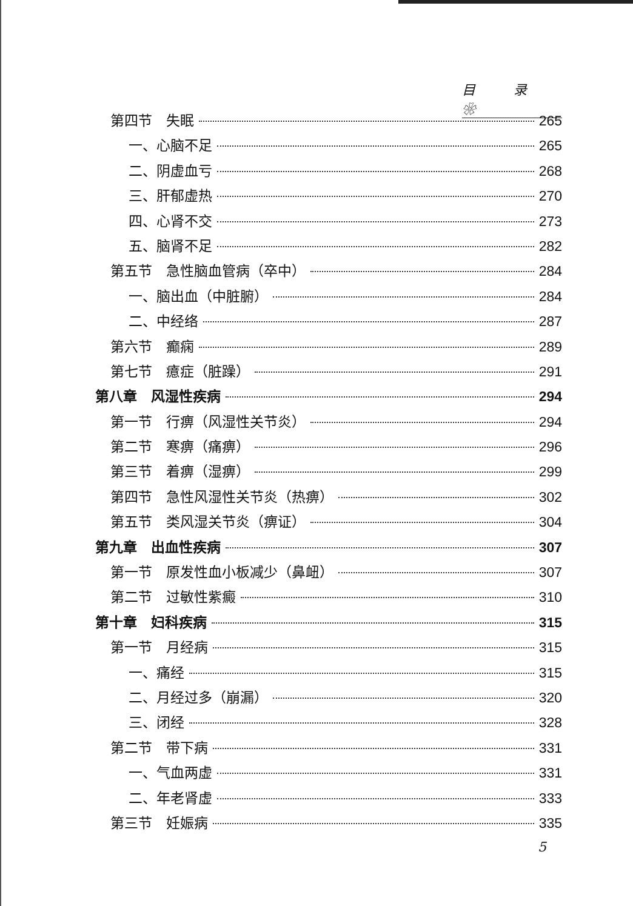目 录 ❀
第四节　失眠 265
一、心脑不足 265
二、阴虚血亏 268
三、肝郁虚热 270
四、心肾不交 273
五、脑肾不足 282
第五节　急性脑血管病（卒中） 284
一、脑出血（中脏腑） 284
二、中经络 287
第六节　癫痫 289
第七节　癔症（脏躁） 291
第八章　风湿性疾病 294
第一节　行痹（风湿性关节炎） 294
第二节　寒痹（痛痹） 296
第三节　着痹（湿痹） 299
第四节　急性风湿性关节炎（热痹） 302
第五节　类风湿关节炎（痹证） 304
第九章　出血性疾病 307
第一节　原发性血小板减少（鼻衄） 307
第二节　过敏性紫癜 310
第十章　妇科疾病 315
第一节　月经病 315
一、痛经 315
二、月经过多（崩漏） 320
三、闭经 328
第二节　带下病 331
一、气血两虚 331
二、年老肾虚 333
第三节　妊娠病 335
5